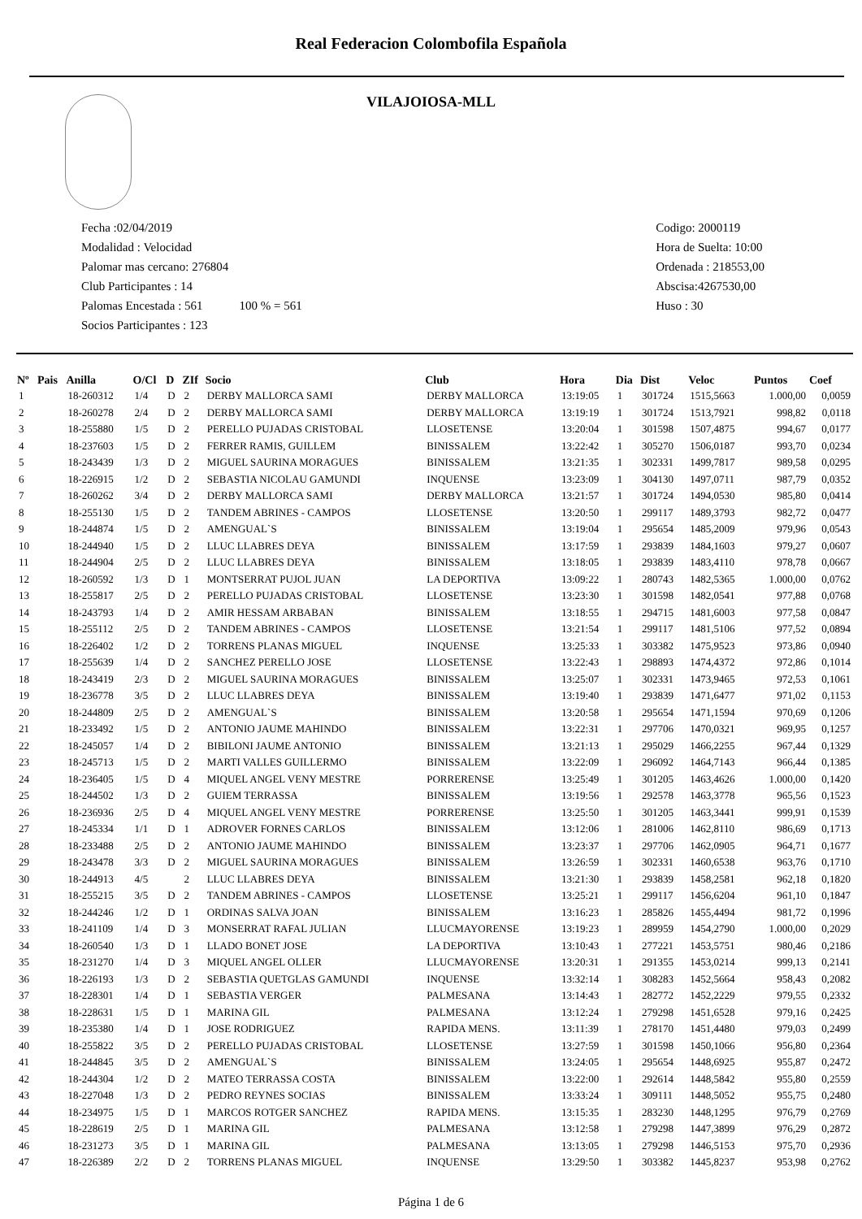Real Federacion Colombofila Española
VILAJOIOSA-MLL
Fecha :02/04/2019
Modalidad : Velocidad
Palomar mas cercano: 276804
Club Participantes : 14
Palomas Encestada : 561 100 % = 561
Socios Participantes : 123
Codigo: 2000119
Hora de Suelta: 10:00
Ordenada : 218553,00
Abscisa:4267530,00
Huso : 30
| Nº | Pais | Anilla | O/Cl | D | ZIf | Socio | Club | Hora | Dia | Dist | Veloc | Puntos | Coef |
| --- | --- | --- | --- | --- | --- | --- | --- | --- | --- | --- | --- | --- | --- |
| 1 | | 18-260312 | 1/4 | D | 2 | DERBY MALLORCA SAMI | DERBY MALLORCA | 13:19:05 | 1 | 301724 | 1515,5663 | 1.000,00 | 0,0059 |
| 2 | | 18-260278 | 2/4 | D | 2 | DERBY MALLORCA SAMI | DERBY MALLORCA | 13:19:19 | 1 | 301724 | 1513,7921 | 998,82 | 0,0118 |
| 3 | | 18-255880 | 1/5 | D | 2 | PERELLO PUJADAS CRISTOBAL | LLOSETENSE | 13:20:04 | 1 | 301598 | 1507,4875 | 994,67 | 0,0177 |
| 4 | | 18-237603 | 1/5 | D | 2 | FERRER RAMIS, GUILLEM | BINISSALEM | 13:22:42 | 1 | 305270 | 1506,0187 | 993,70 | 0,0234 |
| 5 | | 18-243439 | 1/3 | D | 2 | MIGUEL SAURINA MORAGUES | BINISSALEM | 13:21:35 | 1 | 302331 | 1499,7817 | 989,58 | 0,0295 |
| 6 | | 18-226915 | 1/2 | D | 2 | SEBASTIA NICOLAU GAMUNDI | INQUENSE | 13:23:09 | 1 | 304130 | 1497,0711 | 987,79 | 0,0352 |
| 7 | | 18-260262 | 3/4 | D | 2 | DERBY MALLORCA SAMI | DERBY MALLORCA | 13:21:57 | 1 | 301724 | 1494,0530 | 985,80 | 0,0414 |
| 8 | | 18-255130 | 1/5 | D | 2 | TANDEM ABRINES - CAMPOS | LLOSETENSE | 13:20:50 | 1 | 299117 | 1489,3793 | 982,72 | 0,0477 |
| 9 | | 18-244874 | 1/5 | D | 2 | AMENGUAL`S | BINISSALEM | 13:19:04 | 1 | 295654 | 1485,2009 | 979,96 | 0,0543 |
| 10 | | 18-244940 | 1/5 | D | 2 | LLUC LLABRES DEYA | BINISSALEM | 13:17:59 | 1 | 293839 | 1484,1603 | 979,27 | 0,0607 |
| 11 | | 18-244904 | 2/5 | D | 2 | LLUC LLABRES DEYA | BINISSALEM | 13:18:05 | 1 | 293839 | 1483,4110 | 978,78 | 0,0667 |
| 12 | | 18-260592 | 1/3 | D | 1 | MONTSERRAT PUJOL JUAN | LA DEPORTIVA | 13:09:22 | 1 | 280743 | 1482,5365 | 1.000,00 | 0,0762 |
| 13 | | 18-255817 | 2/5 | D | 2 | PERELLO PUJADAS CRISTOBAL | LLOSETENSE | 13:23:30 | 1 | 301598 | 1482,0541 | 977,88 | 0,0768 |
| 14 | | 18-243793 | 1/4 | D | 2 | AMIR HESSAM ARBABAN | BINISSALEM | 13:18:55 | 1 | 294715 | 1481,6003 | 977,58 | 0,0847 |
| 15 | | 18-255112 | 2/5 | D | 2 | TANDEM ABRINES - CAMPOS | LLOSETENSE | 13:21:54 | 1 | 299117 | 1481,5106 | 977,52 | 0,0894 |
| 16 | | 18-226402 | 1/2 | D | 2 | TORRENS PLANAS MIGUEL | INQUENSE | 13:25:33 | 1 | 303382 | 1475,9523 | 973,86 | 0,0940 |
| 17 | | 18-255639 | 1/4 | D | 2 | SANCHEZ PERELLO JOSE | LLOSETENSE | 13:22:43 | 1 | 298893 | 1474,4372 | 972,86 | 0,1014 |
| 18 | | 18-243419 | 2/3 | D | 2 | MIGUEL SAURINA MORAGUES | BINISSALEM | 13:25:07 | 1 | 302331 | 1473,9465 | 972,53 | 0,1061 |
| 19 | | 18-236778 | 3/5 | D | 2 | LLUC LLABRES DEYA | BINISSALEM | 13:19:40 | 1 | 293839 | 1471,6477 | 971,02 | 0,1153 |
| 20 | | 18-244809 | 2/5 | D | 2 | AMENGUAL`S | BINISSALEM | 13:20:58 | 1 | 295654 | 1471,1594 | 970,69 | 0,1206 |
| 21 | | 18-233492 | 1/5 | D | 2 | ANTONIO JAUME MAHINDO | BINISSALEM | 13:22:31 | 1 | 297706 | 1470,0321 | 969,95 | 0,1257 |
| 22 | | 18-245057 | 1/4 | D | 2 | BIBILONI JAUME ANTONIO | BINISSALEM | 13:21:13 | 1 | 295029 | 1466,2255 | 967,44 | 0,1329 |
| 23 | | 18-245713 | 1/5 | D | 2 | MARTI VALLES GUILLERMO | BINISSALEM | 13:22:09 | 1 | 296092 | 1464,7143 | 966,44 | 0,1385 |
| 24 | | 18-236405 | 1/5 | D | 4 | MIQUEL ANGEL VENY MESTRE | PORRERENSE | 13:25:49 | 1 | 301205 | 1463,4626 | 1.000,00 | 0,1420 |
| 25 | | 18-244502 | 1/3 | D | 2 | GUIEM TERRASSA | BINISSALEM | 13:19:56 | 1 | 292578 | 1463,3778 | 965,56 | 0,1523 |
| 26 | | 18-236936 | 2/5 | D | 4 | MIQUEL ANGEL VENY MESTRE | PORRERENSE | 13:25:50 | 1 | 301205 | 1463,3441 | 999,91 | 0,1539 |
| 27 | | 18-245334 | 1/1 | D | 1 | ADROVER FORNES CARLOS | BINISSALEM | 13:12:06 | 1 | 281006 | 1462,8110 | 986,69 | 0,1713 |
| 28 | | 18-233488 | 2/5 | D | 2 | ANTONIO JAUME MAHINDO | BINISSALEM | 13:23:37 | 1 | 297706 | 1462,0905 | 964,71 | 0,1677 |
| 29 | | 18-243478 | 3/3 | D | 2 | MIGUEL SAURINA MORAGUES | BINISSALEM | 13:26:59 | 1 | 302331 | 1460,6538 | 963,76 | 0,1710 |
| 30 | | 18-244913 | 4/5 | | 2 | LLUC LLABRES DEYA | BINISSALEM | 13:21:30 | 1 | 293839 | 1458,2581 | 962,18 | 0,1820 |
| 31 | | 18-255215 | 3/5 | D | 2 | TANDEM ABRINES - CAMPOS | LLOSETENSE | 13:25:21 | 1 | 299117 | 1456,6204 | 961,10 | 0,1847 |
| 32 | | 18-244246 | 1/2 | D | 1 | ORDINAS SALVA JOAN | BINISSALEM | 13:16:23 | 1 | 285826 | 1455,4494 | 981,72 | 0,1996 |
| 33 | | 18-241109 | 1/4 | D | 3 | MONSERRAT RAFAL JULIAN | LLUCMAYORENSE | 13:19:23 | 1 | 289959 | 1454,2790 | 1.000,00 | 0,2029 |
| 34 | | 18-260540 | 1/3 | D | 1 | LLADO BONET JOSE | LA DEPORTIVA | 13:10:43 | 1 | 277221 | 1453,5751 | 980,46 | 0,2186 |
| 35 | | 18-231270 | 1/4 | D | 3 | MIQUEL ANGEL OLLER | LLUCMAYORENSE | 13:20:31 | 1 | 291355 | 1453,0214 | 999,13 | 0,2141 |
| 36 | | 18-226193 | 1/3 | D | 2 | SEBASTIA QUETGLAS GAMUNDI | INQUENSE | 13:32:14 | 1 | 308283 | 1452,5664 | 958,43 | 0,2082 |
| 37 | | 18-228301 | 1/4 | D | 1 | SEBASTIA VERGER | PALMESANA | 13:14:43 | 1 | 282772 | 1452,2229 | 979,55 | 0,2332 |
| 38 | | 18-228631 | 1/5 | D | 1 | MARINA GIL | PALMESANA | 13:12:24 | 1 | 279298 | 1451,6528 | 979,16 | 0,2425 |
| 39 | | 18-235380 | 1/4 | D | 1 | JOSE RODRIGUEZ | RAPIDA MENS. | 13:11:39 | 1 | 278170 | 1451,4480 | 979,03 | 0,2499 |
| 40 | | 18-255822 | 3/5 | D | 2 | PERELLO PUJADAS CRISTOBAL | LLOSETENSE | 13:27:59 | 1 | 301598 | 1450,1066 | 956,80 | 0,2364 |
| 41 | | 18-244845 | 3/5 | D | 2 | AMENGUAL`S | BINISSALEM | 13:24:05 | 1 | 295654 | 1448,6925 | 955,87 | 0,2472 |
| 42 | | 18-244304 | 1/2 | D | 2 | MATEO TERRASSA COSTA | BINISSALEM | 13:22:00 | 1 | 292614 | 1448,5842 | 955,80 | 0,2559 |
| 43 | | 18-227048 | 1/3 | D | 2 | PEDRO REYNES SOCIAS | BINISSALEM | 13:33:24 | 1 | 309111 | 1448,5052 | 955,75 | 0,2480 |
| 44 | | 18-234975 | 1/5 | D | 1 | MARCOS ROTGER SANCHEZ | RAPIDA MENS. | 13:15:35 | 1 | 283230 | 1448,1295 | 976,79 | 0,2769 |
| 45 | | 18-228619 | 2/5 | D | 1 | MARINA GIL | PALMESANA | 13:12:58 | 1 | 279298 | 1447,3899 | 976,29 | 0,2872 |
| 46 | | 18-231273 | 3/5 | D | 1 | MARINA GIL | PALMESANA | 13:13:05 | 1 | 279298 | 1446,5153 | 975,70 | 0,2936 |
| 47 | | 18-226389 | 2/2 | D | 2 | TORRENS PLANAS MIGUEL | INQUENSE | 13:29:50 | 1 | 303382 | 1445,8237 | 953,98 | 0,2762 |
Página 1 de 6